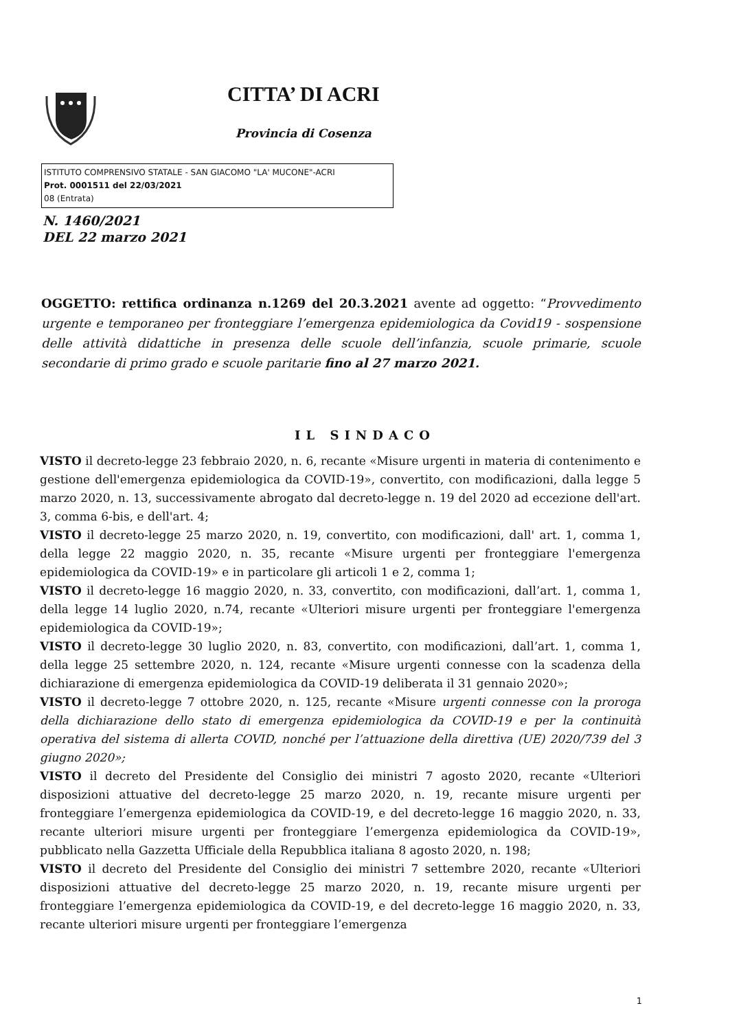CITTA’ DI ACRI
Provincia di Cosenza
ISTITUTO COMPRENSIVO STATALE - SAN GIACOMO "LA' MUCONE"-ACRI
Prot. 0001511 del 22/03/2021
08 (Entrata)
N. 1460/2021
DEL 22 marzo 2021
OGGETTO: rettifica ordinanza n.1269 del 20.3.2021 avente ad oggetto: “Provvedimento urgente e temporaneo per fronteggiare l’emergenza epidemiologica da Covid19 - sospensione delle attività didattiche in presenza delle scuole dell’infanzia, scuole primarie, scuole secondarie di primo grado e scuole paritarie fino al 27 marzo 2021.
IL SINDACO
VISTO il decreto-legge 23 febbraio 2020, n. 6, recante «Misure urgenti in materia di contenimento e gestione dell'emergenza epidemiologica da COVID-19», convertito, con modificazioni, dalla legge 5 marzo 2020, n. 13, successivamente abrogato dal decreto-legge n. 19 del 2020 ad eccezione dell'art. 3, comma 6-bis, e dell'art. 4;
VISTO il decreto-legge 25 marzo 2020, n. 19, convertito, con modificazioni, dall' art. 1, comma 1, della legge 22 maggio 2020, n. 35, recante «Misure urgenti per fronteggiare l'emergenza epidemiologica da COVID-19» e in particolare gli articoli 1 e 2, comma 1;
VISTO il decreto-legge 16 maggio 2020, n. 33, convertito, con modificazioni, dall’art. 1, comma 1, della legge 14 luglio 2020, n.74, recante «Ulteriori misure urgenti per fronteggiare l'emergenza epidemiologica da COVID-19»;
VISTO il decreto-legge 30 luglio 2020, n. 83, convertito, con modificazioni, dall’art. 1, comma 1, della legge 25 settembre 2020, n. 124, recante «Misure urgenti connesse con la scadenza della dichiarazione di emergenza epidemiologica da COVID-19 deliberata il 31 gennaio 2020»;
VISTO il decreto-legge 7 ottobre 2020, n. 125, recante «Misure urgenti connesse con la proroga della dichiarazione dello stato di emergenza epidemiologica da COVID-19 e per la continuità operativa del sistema di allerta COVID, nonché per l’attuazione della direttiva (UE) 2020/739 del 3 giugno 2020»;
VISTO il decreto del Presidente del Consiglio dei ministri 7 agosto 2020, recante «Ulteriori disposizioni attuative del decreto-legge 25 marzo 2020, n. 19, recante misure urgenti per fronteggiare l’emergenza epidemiologica da COVID-19, e del decreto-legge 16 maggio 2020, n. 33, recante ulteriori misure urgenti per fronteggiare l’emergenza epidemiologica da COVID-19», pubblicato nella Gazzetta Ufficiale della Repubblica italiana 8 agosto 2020, n. 198;
VISTO il decreto del Presidente del Consiglio dei ministri 7 settembre 2020, recante «Ulteriori disposizioni attuative del decreto-legge 25 marzo 2020, n. 19, recante misure urgenti per fronteggiare l’emergenza epidemiologica da COVID-19, e del decreto-legge 16 maggio 2020, n. 33, recante ulteriori misure urgenti per fronteggiare l’emergenza
1